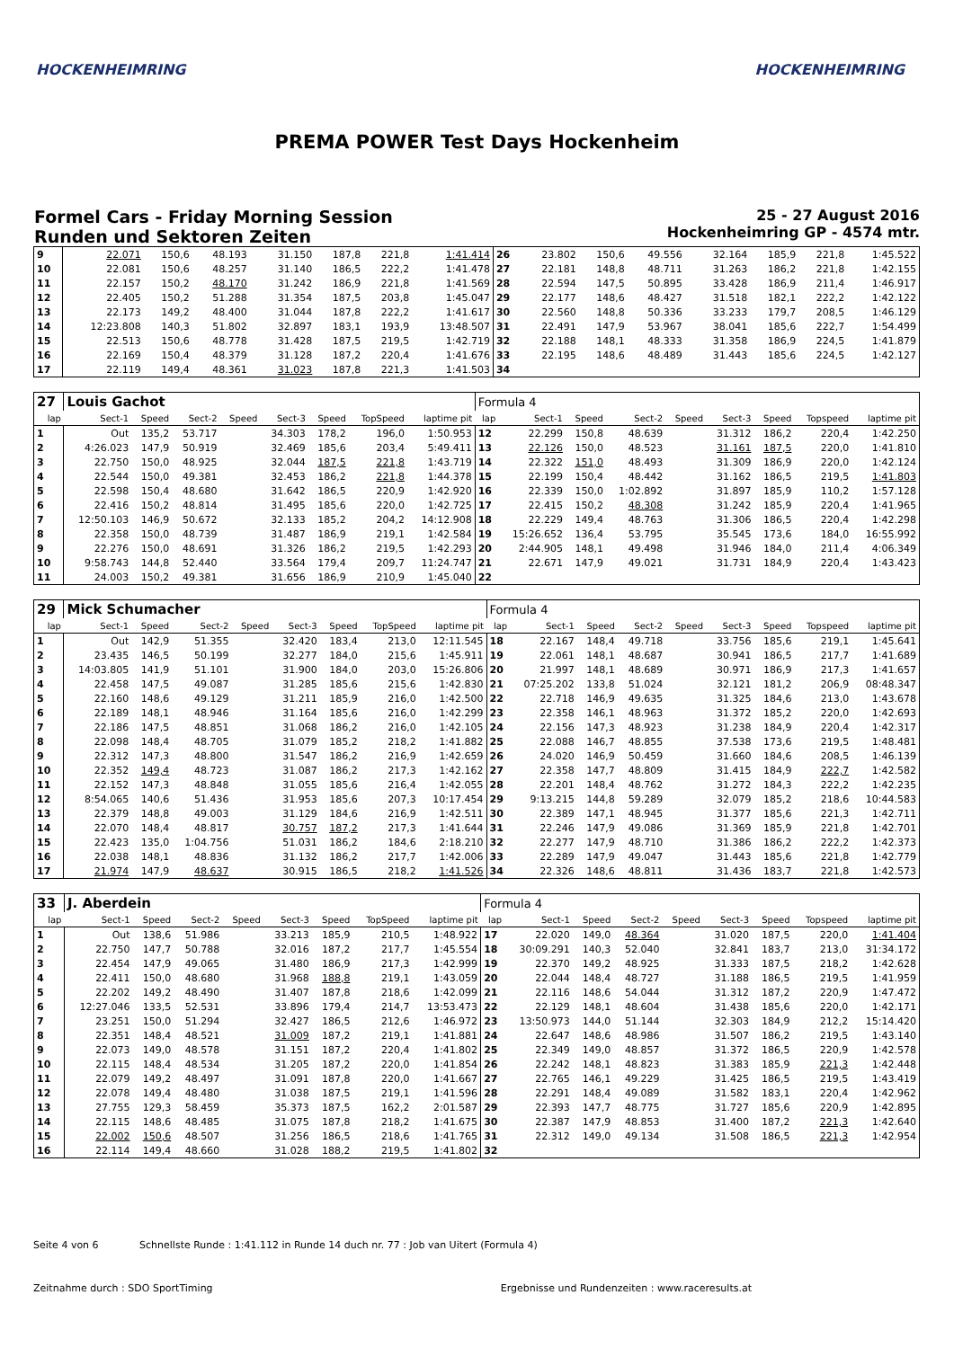HOCKENHEIMRING HOCKENHEIMRING
PREMA POWER Test Days Hockenheim
Formel Cars - Friday Morning Session
Runden und Sektoren Zeiten
25 - 27 August 2016
Hockenheimring GP - 4574 mtr.
| 9 | 22.071 | 150,6 | 48.193 | | 31.150 | 187,8 | 221,8 | 1:41.414 | 26 | 23.802 | 150,6 | 49.556 | | 32.164 | 185,9 | 221,8 | 1:45.522 |
| 10 | 22.081 | 150,6 | 48.257 | | 31.140 | 186,5 | 222,2 | 1:41.478 | 27 | 22.181 | 148,8 | 48.711 | | 31.263 | 186,2 | 221,8 | 1:42.155 |
| 11 | 22.157 | 150,2 | 48.170 | | 31.242 | 186,9 | 221,8 | 1:41.569 | 28 | 22.594 | 147,5 | 50.895 | | 33.428 | 186,9 | 211,4 | 1:46.917 |
| 12 | 22.405 | 150,2 | 51.288 | | 31.354 | 187,5 | 203,8 | 1:45.047 | 29 | 22.177 | 148,6 | 48.427 | | 31.518 | 182,1 | 222,2 | 1:42.122 |
| 13 | 22.173 | 149,2 | 48.400 | | 31.044 | 187,8 | 222,2 | 1:41.617 | 30 | 22.560 | 148,8 | 50.336 | | 33.233 | 179,7 | 208,5 | 1:46.129 |
| 14 | 12:23.808 | 140,3 | 51.802 | | 32.897 | 183,1 | 193,9 | 13:48.507 | 31 | 22.491 | 147,9 | 53.967 | | 38.041 | 185,6 | 222,7 | 1:54.499 |
| 15 | 22.513 | 150,6 | 48.778 | | 31.428 | 187,5 | 219,5 | 1:42.719 | 32 | 22.188 | 148,1 | 48.333 | | 31.358 | 186,9 | 224,5 | 1:41.879 |
| 16 | 22.169 | 150,4 | 48.379 | | 31.128 | 187,2 | 220,4 | 1:41.676 | 33 | 22.195 | 148,6 | 48.489 | | 31.443 | 185,6 | 224,5 | 1:42.127 |
| 17 | 22.119 | 149,4 | 48.361 | | 31.023 | 187,8 | 221,3 | 1:41.503 | 34 | | | | | | | | |
| 27 | Louis Gachot | | | | | | | | Formula 4 | | | | | | | | |
| lap | Sect-1 | Speed | Sect-2 | Speed | Sect-3 | Speed | TopSpeed | laptime pit | lap | Sect-1 | Speed | Sect-2 | Speed | Sect-3 | Speed | Topspeed | laptime pit |
| 1 | Out | 135,2 | 53.717 | | 34.303 | 178,2 | 196,0 | 1:50.953 | 12 | 22.299 | 150,8 | 48.639 | | 31.312 | 186,2 | 220,4 | 1:42.250 |
| 2 | 4:26.023 | 147,9 | 50.919 | | 32.469 | 185,6 | 203,4 | 5:49.411 | 13 | 22.126 | 150,0 | 48.523 | | 31.161 | 187,5 | 220,0 | 1:41.810 |
| 3 | 22.750 | 150,0 | 48.925 | | 32.044 | 187,5 | 221,8 | 1:43.719 | 14 | 22.322 | 151,0 | 48.493 | | 31.309 | 186,9 | 220,0 | 1:42.124 |
| 4 | 22.544 | 150,0 | 49.381 | | 32.453 | 186,2 | 221,8 | 1:44.378 | 15 | 22.199 | 150,4 | 48.442 | | 31.162 | 186,5 | 219,5 | 1:41.803 |
| 5 | 22.598 | 150,4 | 48.680 | | 31.642 | 186,5 | 220,9 | 1:42.920 | 16 | 22.339 | 150,0 | 1:02.892 | | 31.897 | 185,9 | 110,2 | 1:57.128 |
| 6 | 22.416 | 150,2 | 48.814 | | 31.495 | 185,6 | 220,0 | 1:42.725 | 17 | 22.415 | 150,2 | 48.308 | | 31.242 | 185,9 | 220,4 | 1:41.965 |
| 7 | 12:50.103 | 146,9 | 50.672 | | 32.133 | 185,2 | 204,2 | 14:12.908 | 18 | 22.229 | 149,4 | 48.763 | | 31.306 | 186,5 | 220,4 | 1:42.298 |
| 8 | 22.358 | 150,0 | 48.739 | | 31.487 | 186,9 | 219,1 | 1:42.584 | 19 | 15:26.652 | 136,4 | 53.795 | | 35.545 | 173,6 | 184,0 | 16:55.992 |
| 9 | 22.276 | 150,0 | 48.691 | | 31.326 | 186,2 | 219,5 | 1:42.293 | 20 | 2:44.905 | 148,1 | 49.498 | | 31.946 | 184,0 | 211,4 | 4:06.349 |
| 10 | 9:58.743 | 144,8 | 52.440 | | 33.564 | 179,4 | 209,7 | 11:24.747 | 21 | 22.671 | 147,9 | 49.021 | | 31.731 | 184,9 | 220,4 | 1:43.423 |
| 11 | 24.003 | 150,2 | 49.381 | | 31.656 | 186,9 | 210,9 | 1:45.040 | 22 | | | | | | | | |
| 29 | Mick Schumacher | | | | | | | | Formula 4 | | | | | | | | |
| lap | Sect-1 | Speed | Sect-2 | Speed | Sect-3 | Speed | TopSpeed | laptime pit | lap | Sect-1 | Speed | Sect-2 | Speed | Sect-3 | Speed | Topspeed | laptime pit |
| 1 | Out | 142,9 | 51.355 | | 32.420 | 183,4 | 213,0 | 12:11.545 | 18 | 22.167 | 148,4 | 49.718 | | 33.756 | 185,6 | 219,1 | 1:45.641 |
| 2 | 23.435 | 146,5 | 50.199 | | 32.277 | 184,0 | 215,6 | 1:45.911 | 19 | 22.061 | 148,1 | 48.687 | | 30.941 | 186,5 | 217,7 | 1:41.689 |
| 3 | 14:03.805 | 141,9 | 51.101 | | 31.900 | 184,0 | 203,0 | 15:26.806 | 20 | 21.997 | 148,1 | 48.689 | | 30.971 | 186,9 | 217,3 | 1:41.657 |
| 4 | 22.458 | 147,5 | 49.087 | | 31.285 | 185,6 | 215,6 | 1:42.830 | 21 | 07:25.202 | 133,8 | 51.024 | | 32.121 | 181,2 | 206,9 | 08:48.347 |
| 5 | 22.160 | 148,6 | 49.129 | | 31.211 | 185,9 | 216,0 | 1:42.500 | 22 | 22.718 | 146,9 | 49.635 | | 31.325 | 184,6 | 213,0 | 1:43.678 |
| 6 | 22.189 | 148,1 | 48.946 | | 31.164 | 185,6 | 216,0 | 1:42.299 | 23 | 22.358 | 146,1 | 48.963 | | 31.372 | 185,2 | 220,0 | 1:42.693 |
| 7 | 22.186 | 147,5 | 48.851 | | 31.068 | 186,2 | 216,0 | 1:42.105 | 24 | 22.156 | 147,3 | 48.923 | | 31.238 | 184,9 | 220,4 | 1:42.317 |
| 8 | 22.098 | 148,4 | 48.705 | | 31.079 | 185,2 | 218,2 | 1:41.882 | 25 | 22.088 | 146,7 | 48.855 | | 37.538 | 173,6 | 219,5 | 1:48.481 |
| 9 | 22.312 | 147,3 | 48.800 | | 31.547 | 186,2 | 216,9 | 1:42.659 | 26 | 24.020 | 146,9 | 50.459 | | 31.660 | 184,6 | 208,5 | 1:46.139 |
| 10 | 22.352 | 149,4 | 48.723 | | 31.087 | 186,2 | 217,3 | 1:42.162 | 27 | 22.358 | 147,7 | 48.809 | | 31.415 | 184,9 | 222,7 | 1:42.582 |
| 11 | 22.152 | 147,3 | 48.848 | | 31.055 | 185,6 | 216,4 | 1:42.055 | 28 | 22.201 | 148,4 | 48.762 | | 31.272 | 184,3 | 222,2 | 1:42.235 |
| 12 | 8:54.065 | 140,6 | 51.436 | | 31.953 | 185,6 | 207,3 | 10:17.454 | 29 | 9:13.215 | 144,8 | 59.289 | | 32.079 | 185,2 | 218,6 | 10:44.583 |
| 13 | 22.379 | 148,8 | 49.003 | | 31.129 | 184,6 | 216,9 | 1:42.511 | 30 | 22.389 | 147,1 | 48.945 | | 31.377 | 185,6 | 221,3 | 1:42.711 |
| 14 | 22.070 | 148,4 | 48.817 | | 30.757 | 187,2 | 217,3 | 1:41.644 | 31 | 22.246 | 147,9 | 49.086 | | 31.369 | 185,9 | 221,8 | 1:42.701 |
| 15 | 22.423 | 135,0 | 1:04.756 | | 51.031 | 186,2 | 184,6 | 2:18.210 | 32 | 22.277 | 147,9 | 48.710 | | 31.386 | 186,2 | 222,2 | 1:42.373 |
| 16 | 22.038 | 148,1 | 48.836 | | 31.132 | 186,2 | 217,7 | 1:42.006 | 33 | 22.289 | 147,9 | 49.047 | | 31.443 | 185,6 | 221,8 | 1:42.779 |
| 17 | 21.974 | 147,9 | 48.637 | | 30.915 | 186,5 | 218,2 | 1:41.526 | 34 | 22.326 | 148,6 | 48.811 | | 31.436 | 183,7 | 221,8 | 1:42.573 |
| 33 | J. Aberdein | | | | | | | | Formula 4 | | | | | | | | |
| lap | Sect-1 | Speed | Sect-2 | Speed | Sect-3 | Speed | TopSpeed | laptime pit | lap | Sect-1 | Speed | Sect-2 | Speed | Sect-3 | Speed | Topspeed | laptime pit |
| 1 | Out | 138,6 | 51.986 | | 33.213 | 185,9 | 210,5 | 1:48.922 | 17 | 22.020 | 149,0 | 48.364 | | 31.020 | 187,5 | 220,0 | 1:41.404 |
| 2 | 22.750 | 147,7 | 50.788 | | 32.016 | 187,2 | 217,7 | 1:45.554 | 18 | 30:09.291 | 140,3 | 52.040 | | 32.841 | 183,7 | 213,0 | 31:34.172 |
| 3 | 22.454 | 147,9 | 49.065 | | 31.480 | 186,9 | 217,3 | 1:42.999 | 19 | 22.370 | 149,2 | 48.925 | | 31.333 | 187,5 | 218,2 | 1:42.628 |
| 4 | 22.411 | 150,0 | 48.680 | | 31.968 | 188,8 | 219,1 | 1:43.059 | 20 | 22.044 | 148,4 | 48.727 | | 31.188 | 186,5 | 219,5 | 1:41.959 |
| 5 | 22.202 | 149,2 | 48.490 | | 31.407 | 187,8 | 218,6 | 1:42.099 | 21 | 22.116 | 148,6 | 54.044 | | 31.312 | 187,2 | 220,9 | 1:47.472 |
| 6 | 12:27.046 | 133,5 | 52.531 | | 33.896 | 179,4 | 214,7 | 13:53.473 | 22 | 22.129 | 148,1 | 48.604 | | 31.438 | 185,6 | 220,0 | 1:42.171 |
| 7 | 23.251 | 150,0 | 51.294 | | 32.427 | 186,5 | 212,6 | 1:46.972 | 23 | 13:50.973 | 144,0 | 51.144 | | 32.303 | 184,9 | 212,2 | 15:14.420 |
| 8 | 22.351 | 148,4 | 48.521 | | 31.009 | 187,2 | 219,1 | 1:41.881 | 24 | 22.647 | 148,6 | 48.986 | | 31.507 | 186,2 | 219,5 | 1:43.140 |
| 9 | 22.073 | 149,0 | 48.578 | | 31.151 | 187,2 | 220,4 | 1:41.802 | 25 | 22.349 | 149,0 | 48.857 | | 31.372 | 186,5 | 220,9 | 1:42.578 |
| 10 | 22.115 | 148,4 | 48.534 | | 31.205 | 187,2 | 220,0 | 1:41.854 | 26 | 22.242 | 148,1 | 48.823 | | 31.383 | 185,9 | 221,3 | 1:42.448 |
| 11 | 22.079 | 149,2 | 48.497 | | 31.091 | 187,8 | 220,0 | 1:41.667 | 27 | 22.765 | 146,1 | 49.229 | | 31.425 | 186,5 | 219,5 | 1:43.419 |
| 12 | 22.078 | 149,4 | 48.480 | | 31.038 | 187,5 | 219,1 | 1:41.596 | 28 | 22.291 | 148,4 | 49.089 | | 31.582 | 183,1 | 220,4 | 1:42.962 |
| 13 | 27.755 | 129,3 | 58.459 | | 35.373 | 187,5 | 162,2 | 2:01.587 | 29 | 22.393 | 147,7 | 48.775 | | 31.727 | 185,6 | 220,9 | 1:42.895 |
| 14 | 22.115 | 148,6 | 48.485 | | 31.075 | 187,8 | 218,2 | 1:41.675 | 30 | 22.387 | 147,9 | 48.853 | | 31.400 | 187,2 | 221,3 | 1:42.640 |
| 15 | 22.002 | 150,6 | 48.507 | | 31.256 | 186,5 | 218,6 | 1:41.765 | 31 | 22.312 | 149,0 | 49.134 | | 31.508 | 186,5 | 221,3 | 1:42.954 |
| 16 | 22.114 | 149,4 | 48.660 | | 31.028 | 188,2 | 219,5 | 1:41.802 | 32 | | | | | | | | |
Seite 4 von 6 Schnellste Runde : 1:41.112 in Runde 14 duch nr. 77 : Job van Uitert (Formula 4)
Zeitnahme durch : SDO SportTiming Ergebnisse und Rundenzeiten : www.raceresults.at